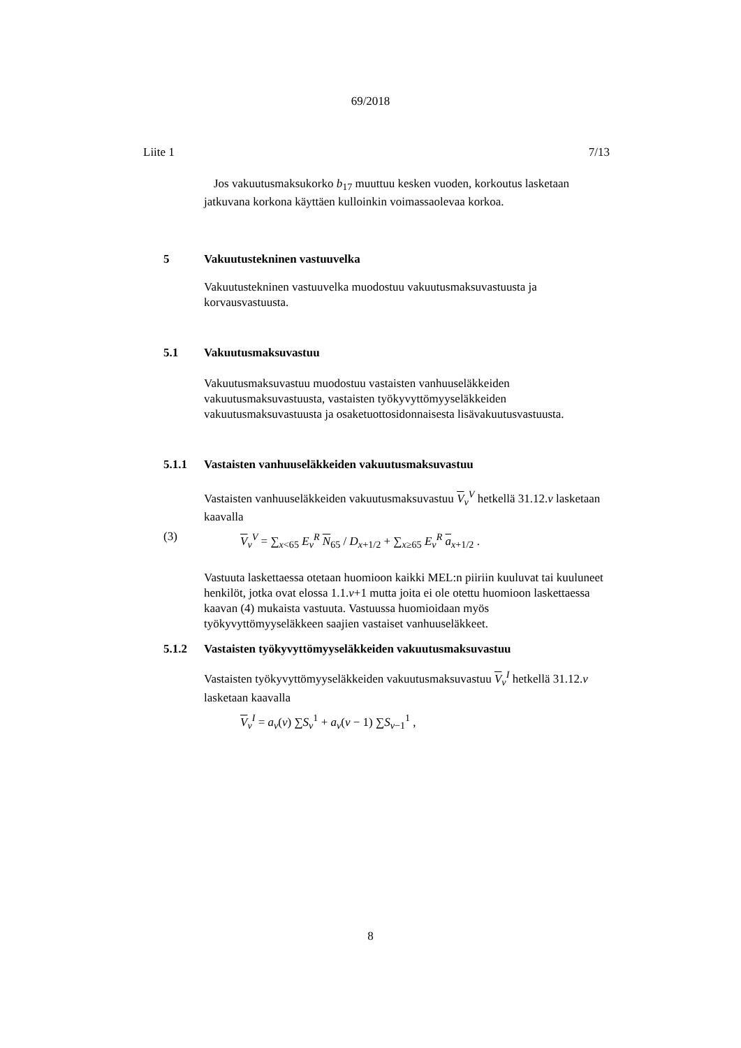69/2018
Liite 1 7/13
Jos vakuutusmaksukorko b<sub>17</sub> muuttuu kesken vuoden, korkoutus lasketaan jatkuvana korkona käyttäen kulloinkin voimassaolevaa korkoa.
5 Vakuutustekninen vastuuvelka
Vakuutustekninen vastuuvelka muodostuu vakuutusmaksuvastuusta ja korvausvastuusta.
5.1 Vakuutusmaksuvastuu
Vakuutusmaksuvastuu muodostuu vastaisten vanhuuseläkkeiden vakuutusmaksuvastuusta, vastaisten työkyvyttömyyseläkkeiden vakuutusmaksuvastuusta ja osaketuottosidonnaisesta lisävakuutusvastuusta.
5.1.1 Vastaisten vanhuuseläkkeiden vakuutusmaksuvastuu
Vastaisten vanhuuseläkkeiden vakuutusmaksuvastuu V<sub>v</sub><sup>V</sup> hetkellä 31.12.v lasketaan kaavalla
(3) V<sub>v</sub><sup>V</sup> = ∑<sub>x<65</sub> E<sub>v</sub><sup>R</sup> N<sub>65</sub> / D<sub>x+1/2</sub> + ∑<sub>x≥65</sub> E<sub>v</sub><sup>R</sup> a<sub>x+1/2</sub> .
Vastuuta laskettaessa otetaan huomioon kaikki MEL:n piiriin kuuluvat tai kuuluneet henkilöt, jotka ovat elossa 1.1.v+1 mutta joita ei ole otettu huomioon laskettaessa kaavan (4) mukaista vastuuta. Vastuussa huomioidaan myös työkyvyttömyyseläkkeen saajien vastaiset vanhuuseläkkeet.
5.1.2 Vastaisten työkyvyttömyyseläkkeiden vakuutusmaksuvastuu
Vastaisten työkyvyttömyyseläkkeiden vakuutusmaksuvastuu V<sub>v</sub><sup>I</sup> hetkellä 31.12.v lasketaan kaavalla
V<sub>v</sub><sup>I</sup> = a<sub>v</sub>(v) ∑S<sub>v</sub><sup>1</sup> + a<sub>v</sub>(v − 1) ∑S<sub>v−1</sub><sup>1</sup> ,
8